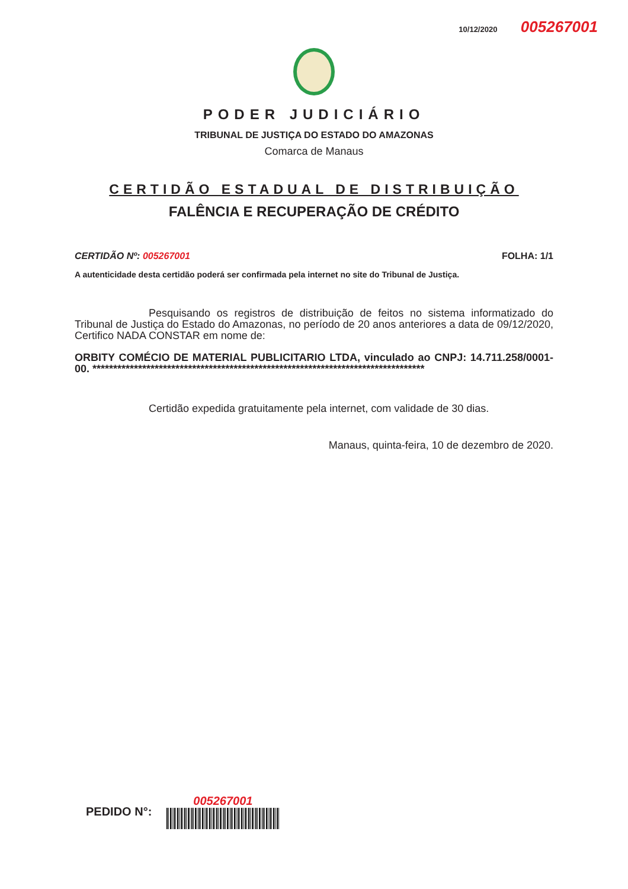10/12/2020 005267001
PODER JUDICIÁRIO
TRIBUNAL DE JUSTIÇA DO ESTADO DO AMAZONAS
Comarca de Manaus
CERTIDÃO ESTADUAL DE DISTRIBUIÇÃO
FALÊNCIA E RECUPERAÇÃO DE CRÉDITO
CERTIDÃO Nº: 005267001 FOLHA: 1/1
A autenticidade desta certidão poderá ser confirmada pela internet no site do Tribunal de Justiça.
Pesquisando os registros de distribuição de feitos no sistema informatizado do Tribunal de Justiça do Estado do Amazonas, no período de 20 anos anteriores a data de 09/12/2020, Certifico NADA CONSTAR em nome de:
ORBITY COMÉCIO DE MATERIAL PUBLICITARIO LTDA, vinculado ao CNPJ: 14.711.258/0001-00. ********************************************************************************
Certidão expedida gratuitamente pela internet, com validade de 30 dias.
Manaus, quinta-feira, 10 de dezembro de 2020.
PEDIDO N°:
005267001